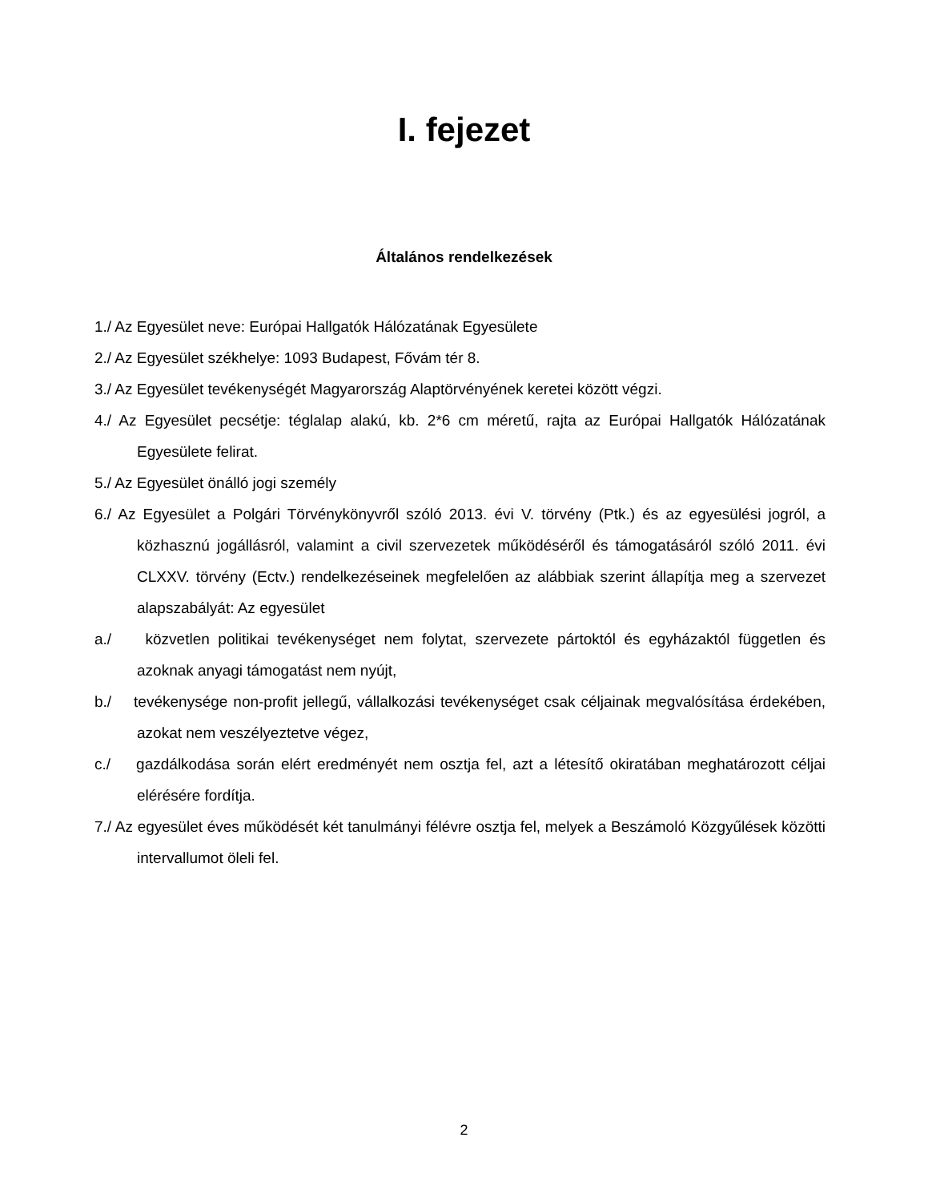I. fejezet
Általános rendelkezések
1./ Az Egyesület neve: Európai Hallgatók Hálózatának Egyesülete
2./ Az Egyesület székhelye: 1093 Budapest, Fővám tér 8.
3./ Az Egyesület tevékenységét Magyarország Alaptörvényének keretei között végzi.
4./ Az Egyesület pecsétje: téglalap alakú, kb. 2*6 cm méretű, rajta az Európai Hallgatók Hálózatának Egyesülete felirat.
5./ Az Egyesület önálló jogi személy
6./ Az Egyesület a Polgári Törvénykönyvről szóló 2013. évi V. törvény (Ptk.) és az egyesülési jogról, a közhasznú jogállásról, valamint a civil szervezetek működéséről és támogatásáról szóló 2011. évi CLXXV. törvény (Ectv.) rendelkezéseinek megfelelően az alábbiak szerint állapítja meg a szervezet alapszabályát: Az egyesület
a./ közvetlen politikai tevékenységet nem folytat, szervezete pártoktól és egyházaktól független és azoknak anyagi támogatást nem nyújt,
b./ tevékenysége non-profit jellegű, vállalkozási tevékenységet csak céljainak megvalósítása érdekében, azokat nem veszélyeztetve végez,
c./ gazdálkodása során elért eredményét nem osztja fel, azt a létesítő okiratában meghatározott céljai elérésére fordítja.
7./ Az egyesület éves működését két tanulmányi félévre osztja fel, melyek a Beszámoló Közgyűlések közötti intervallumot öleli fel.
2